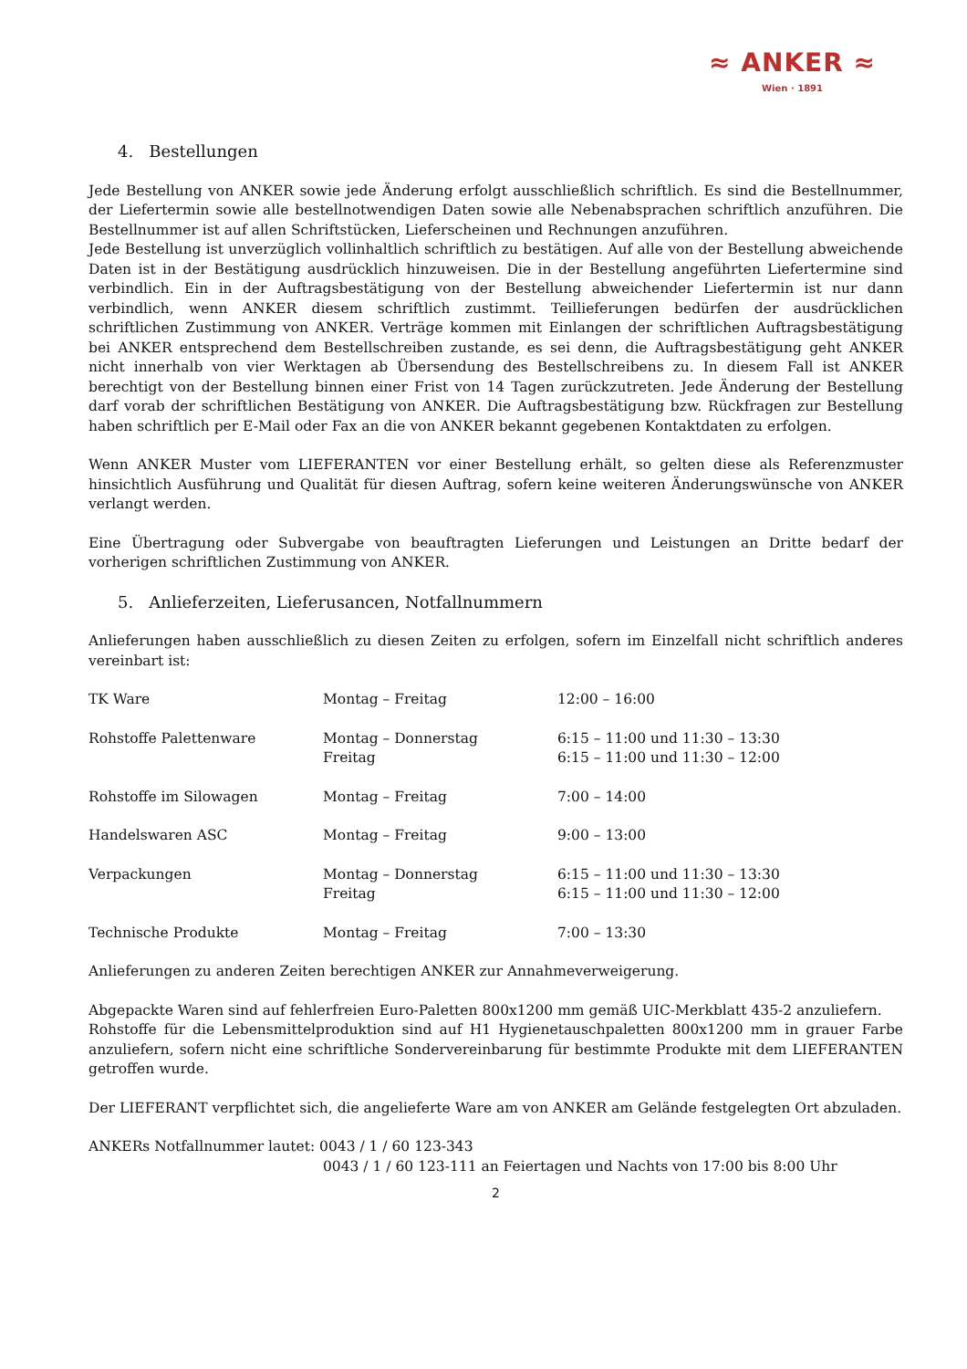≈ ANKER ≈
Wien · 1891
4. Bestellungen
Jede Bestellung von ANKER sowie jede Änderung erfolgt ausschließlich schriftlich. Es sind die Bestellnummer, der Liefertermin sowie alle bestellnotwendigen Daten sowie alle Nebenabsprachen schriftlich anzuführen. Die Bestellnummer ist auf allen Schriftstücken, Lieferscheinen und Rechnungen anzuführen.
Jede Bestellung ist unverzüglich vollinhaltlich schriftlich zu bestätigen. Auf alle von der Bestellung abweichende Daten ist in der Bestätigung ausdrücklich hinzuweisen. Die in der Bestellung angeführten Liefertermine sind verbindlich. Ein in der Auftragsbestätigung von der Bestellung abweichender Liefertermin ist nur dann verbindlich, wenn ANKER diesem schriftlich zustimmt. Teillieferungen bedürfen der ausdrücklichen schriftlichen Zustimmung von ANKER. Verträge kommen mit Einlangen der schriftlichen Auftragsbestätigung bei ANKER entsprechend dem Bestellschreiben zustande, es sei denn, die Auftragsbestätigung geht ANKER nicht innerhalb von vier Werktagen ab Übersendung des Bestellschreibens zu. In diesem Fall ist ANKER berechtigt von der Bestellung binnen einer Frist von 14 Tagen zurückzutreten. Jede Änderung der Bestellung darf vorab der schriftlichen Bestätigung von ANKER. Die Auftragsbestätigung bzw. Rückfragen zur Bestellung haben schriftlich per E-Mail oder Fax an die von ANKER bekannt gegebenen Kontaktdaten zu erfolgen.
Wenn ANKER Muster vom LIEFERANTEN vor einer Bestellung erhält, so gelten diese als Referenzmuster hinsichtlich Ausführung und Qualität für diesen Auftrag, sofern keine weiteren Änderungswünsche von ANKER verlangt werden.
Eine Übertragung oder Subvergabe von beauftragten Lieferungen und Leistungen an Dritte bedarf der vorherigen schriftlichen Zustimmung von ANKER.
5. Anlieferzeiten, Lieferusancen, Notfallnummern
Anlieferungen haben ausschließlich zu diesen Zeiten zu erfolgen, sofern im Einzelfall nicht schriftlich anderes vereinbart ist:
| TK Ware | Montag – Freitag | 12:00 – 16:00 |
| Rohstoffe Palettenware | Montag – Donnerstag Freitag | 6:15 – 11:00 und 11:30 – 13:30 6:15 – 11:00 und 11:30 – 12:00 |
| Rohstoffe im Silowagen | Montag – Freitag | 7:00 – 14:00 |
| Handelswaren ASC | Montag – Freitag | 9:00 – 13:00 |
| Verpackungen | Montag – Donnerstag Freitag | 6:15 – 11:00 und 11:30 – 13:30 6:15 – 11:00 und 11:30 – 12:00 |
| Technische Produkte | Montag – Freitag | 7:00 – 13:30 |
Anlieferungen zu anderen Zeiten berechtigen ANKER zur Annahmeverweigerung.
Abgepackte Waren sind auf fehlerfreien Euro-Paletten 800x1200 mm gemäß UIC-Merkblatt 435-2 anzuliefern.
Rohstoffe für die Lebensmittelproduktion sind auf H1 Hygienetauschpaletten 800x1200 mm in grauer Farbe anzuliefern, sofern nicht eine schriftliche Sondervereinbarung für bestimmte Produkte mit dem LIEFERANTEN getroffen wurde.
Der LIEFERANT verpflichtet sich, die angelieferte Ware am von ANKER am Gelände festgelegten Ort abzuladen.
ANKERs Notfallnummer lautet: 0043 / 1 / 60 123-343
0043 / 1 / 60 123-111 an Feiertagen und Nachts von 17:00 bis 8:00 Uhr
2